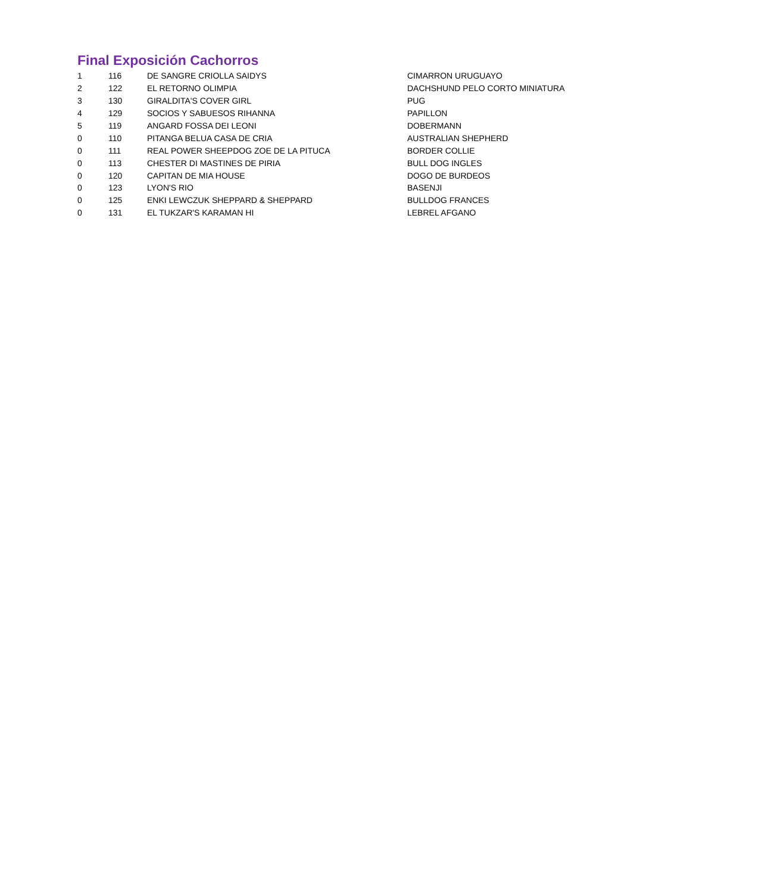Final Exposición Cachorros
| 1 | 116 | DE SANGRE CRIOLLA SAIDYS | CIMARRON URUGUAYO |
| 2 | 122 | EL RETORNO OLIMPIA | DACHSHUND PELO CORTO MINIATURA |
| 3 | 130 | GIRALDITA'S COVER GIRL | PUG |
| 4 | 129 | SOCIOS Y SABUESOS RIHANNA | PAPILLON |
| 5 | 119 | ANGARD FOSSA DEI LEONI | DOBERMANN |
| 0 | 110 | PITANGA BELUA CASA DE CRIA | AUSTRALIAN SHEPHERD |
| 0 | 111 | REAL POWER SHEEPDOG ZOE DE LA PITUCA | BORDER COLLIE |
| 0 | 113 | CHESTER DI MASTINES DE PIRIA | BULL DOG INGLES |
| 0 | 120 | CAPITAN DE MIA HOUSE | DOGO DE BURDEOS |
| 0 | 123 | LYON'S RIO | BASENJI |
| 0 | 125 | ENKI LEWCZUK SHEPPARD & SHEPPARD | BULLDOG FRANCES |
| 0 | 131 | EL TUKZAR'S KARAMAN HI | LEBREL AFGANO |